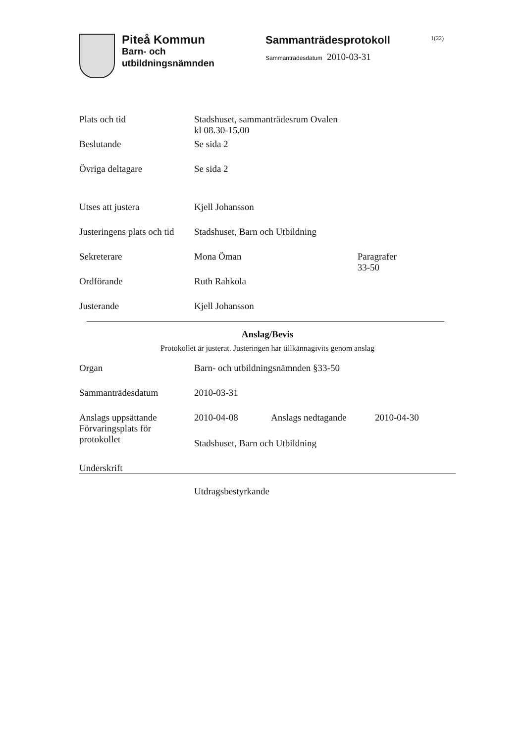Piteå Kommun
Barn- och
utbildningsnämnden
Sammanträdesprotokoll
Sammanträdesdatum 2010-03-31
1(22)
| Plats och tid | Stadshuset, sammanträdesrum Ovalen kl 08.30-15.00 | |
| Beslutande | Se sida 2 | |
| Övriga deltagare | Se sida 2 | |
| Utses att justera | Kjell Johansson | |
| Justeringens plats och tid | Stadshuset, Barn och Utbildning | |
| Sekreterare | Mona Öman | Paragrafer 33-50 |
| Ordförande | Ruth Rahkola | |
| Justerande | Kjell Johansson | |
Anslag/Bevis
Protokollet är justerat. Justeringen har tillkännagivits genom anslag
| Organ | Barn- och utbildningsnämnden §33-50 | | |
| Sammanträdesdatum | 2010-03-31 | | |
| Anslags uppsättande | 2010-04-08 | Anslags nedtagande | 2010-04-30 |
| Förvaringsplats för protokollet | Stadshuset, Barn och Utbildning | | |
| Underskrift | | | |
Utdragsbestyrkande